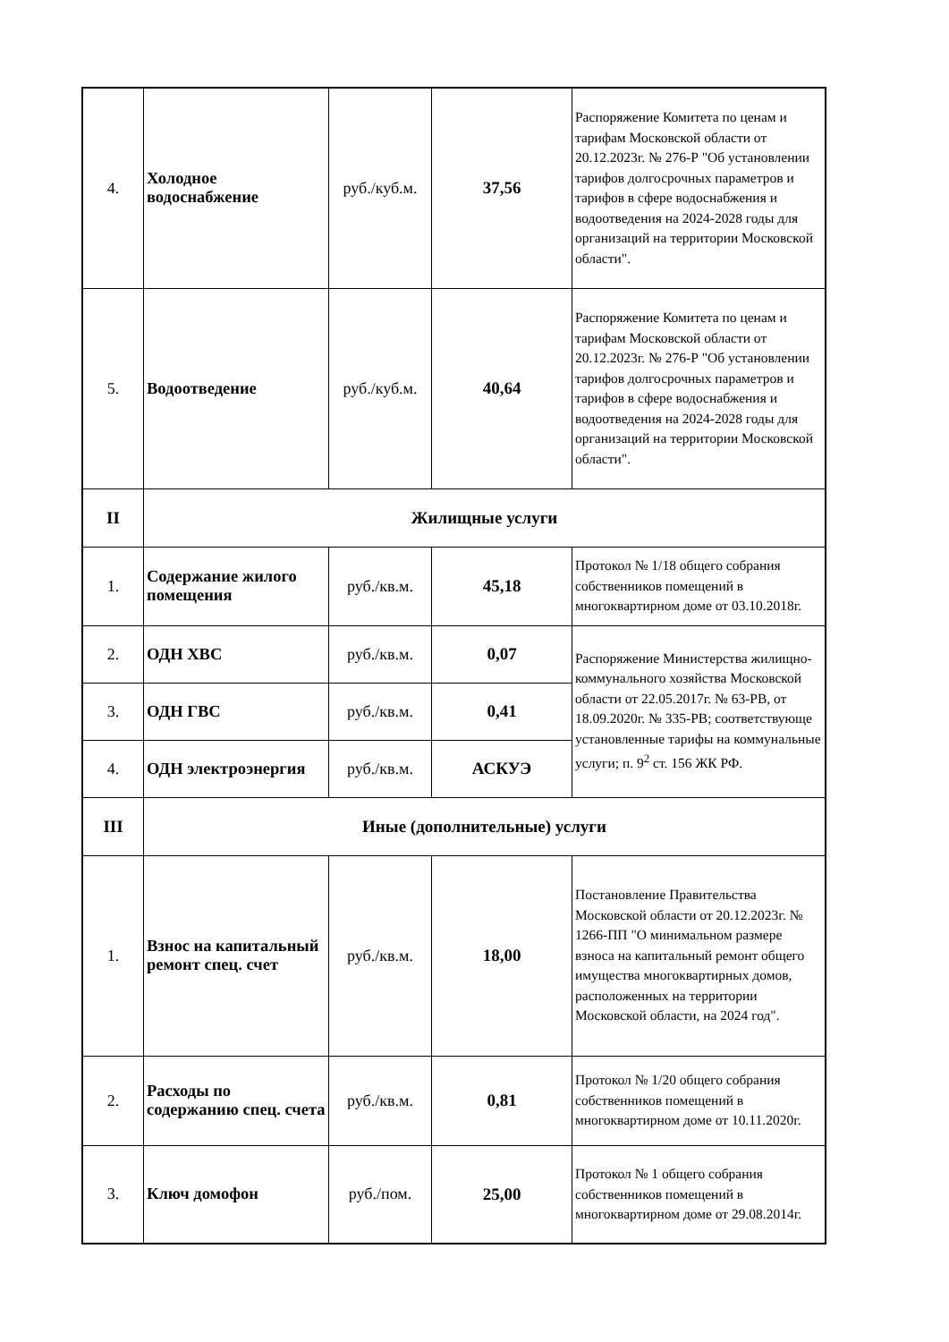| 4. | Холодное водоснабжение | руб./куб.м. | 37,56 | Распоряжение Комитета по ценам и тарифам Московской области от 20.12.2023г. № 276-Р "Об установлении тарифов долгосрочных параметров и тарифов в сфере водоснабжения и водоотведения на 2024-2028 годы для организаций на территории Московской области". |
| 5. | Водоотведение | руб./куб.м. | 40,64 | Распоряжение Комитета по ценам и тарифам Московской области от 20.12.2023г. № 276-Р "Об установлении тарифов долгосрочных параметров и тарифов в сфере водоснабжения и водоотведения на 2024-2028 годы для организаций на территории Московской области". |
| II | Жилищные услуги | | | |
| 1. | Содержание жилого помещения | руб./кв.м. | 45,18 | Протокол № 1/18 общего собрания собственников помещений в многоквартирном доме от 03.10.2018г. |
| 2. | ОДН ХВС | руб./кв.м. | 0,07 | Распоряжение Министерства жилищно-коммунального хозяйства Московской области от 22.05.2017г. № 63-РВ, от 18.09.2020г. № 335-РВ; соответствующе установленные тарифы на коммунальные услуги; п. 9<sup>2</sup> ст. 156 ЖК РФ. |
| 3. | ОДН ГВС | руб./кв.м. | 0,41 | |
| 4. | ОДН электроэнергия | руб./кв.м. | АСКУЭ | |
| III | Иные (дополнительные) услуги | | | |
| 1. | Взнос на капитальный ремонт спец. счет | руб./кв.м. | 18,00 | Постановление Правительства Московской области от 20.12.2023г. № 1266-ПП "О минимальном размере взноса на капитальный ремонт общего имущества многоквартирных домов, расположенных на территории Московской области, на 2024 год". |
| 2. | Расходы по содержанию спец. счета | руб./кв.м. | 0,81 | Протокол № 1/20 общего собрания собственников помещений в многоквартирном доме от 10.11.2020г. |
| 3. | Ключ домофон | руб./пом. | 25,00 | Протокол № 1 общего собрания собственников помещений в многоквартирном доме от 29.08.2014г. |